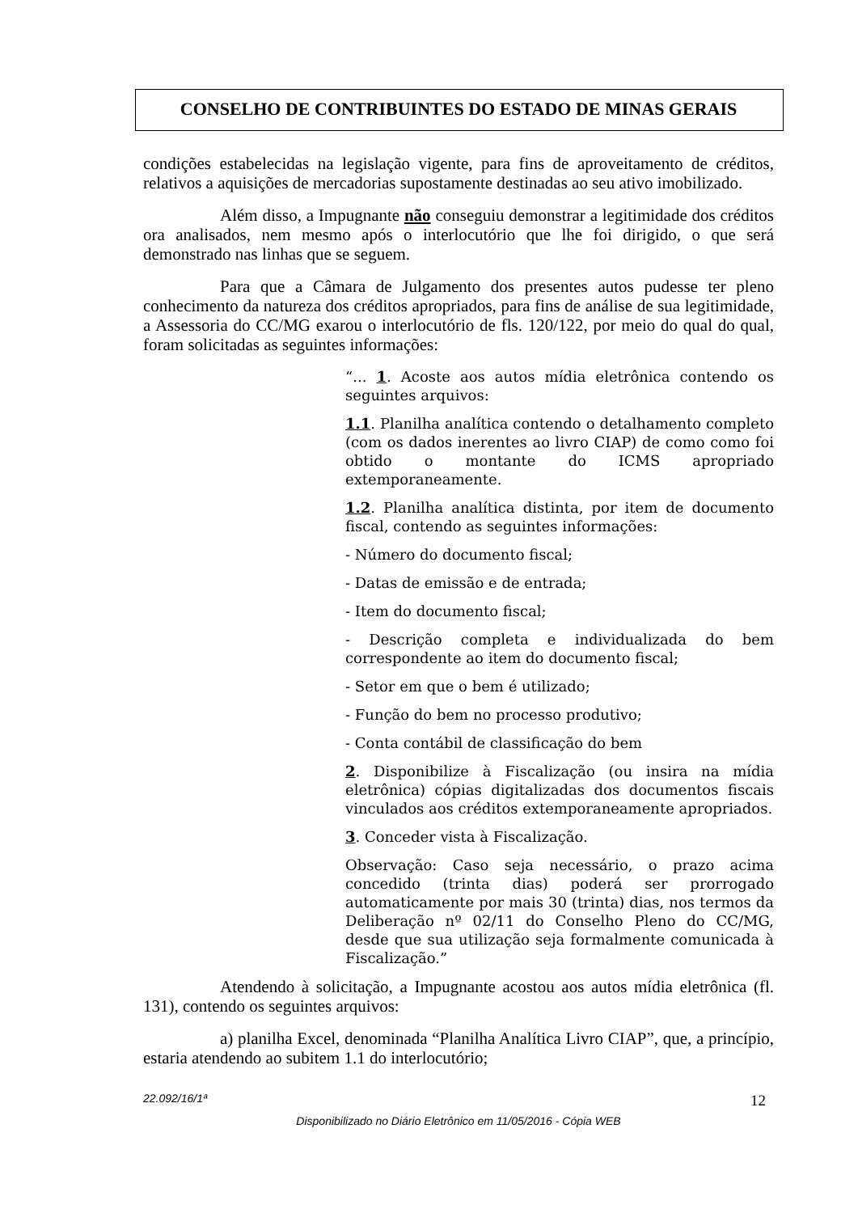CONSELHO DE CONTRIBUINTES DO ESTADO DE MINAS GERAIS
condições estabelecidas na legislação vigente, para fins de aproveitamento de créditos, relativos a aquisições de mercadorias supostamente destinadas ao seu ativo imobilizado.
Além disso, a Impugnante não conseguiu demonstrar a legitimidade dos créditos ora analisados, nem mesmo após o interlocutório que lhe foi dirigido, o que será demonstrado nas linhas que se seguem.
Para que a Câmara de Julgamento dos presentes autos pudesse ter pleno conhecimento da natureza dos créditos apropriados, para fins de análise de sua legitimidade, a Assessoria do CC/MG exarou o interlocutório de fls. 120/122, por meio do qual do qual, foram solicitadas as seguintes informações:
“... 1. Acoste aos autos mídia eletrônica contendo os seguintes arquivos:
1.1. Planilha analítica contendo o detalhamento completo (com os dados inerentes ao livro CIAP) de como como foi obtido o montante do ICMS apropriado extemporaneamente.
1.2. Planilha analítica distinta, por item de documento fiscal, contendo as seguintes informações:
- Número do documento fiscal;
- Datas de emissão e de entrada;
- Item do documento fiscal;
- Descrição completa e individualizada do bem correspondente ao item do documento fiscal;
- Setor em que o bem é utilizado;
- Função do bem no processo produtivo;
- Conta contábil de classificação do bem
2. Disponibilize à Fiscalização (ou insira na mídia eletrônica) cópias digitalizadas dos documentos fiscais vinculados aos créditos extemporaneamente apropriados.
3. Conceder vista à Fiscalização.
Observação: Caso seja necessário, o prazo acima concedido (trinta dias) poderá ser prorrogado automaticamente por mais 30 (trinta) dias, nos termos da Deliberação nº 02/11 do Conselho Pleno do CC/MG, desde que sua utilização seja formalmente comunicada à Fiscalização.”
Atendendo à solicitação, a Impugnante acostou aos autos mídia eletrônica (fl. 131), contendo os seguintes arquivos:
a) planilha Excel, denominada “Planilha Analítica Livro CIAP”, que, a princípio, estaria atendendo ao subitem 1.1 do interlocutório;
22.092/16/1ª 12
Disponibilizado no Diário Eletrônico em 11/05/2016 - Cópia WEB